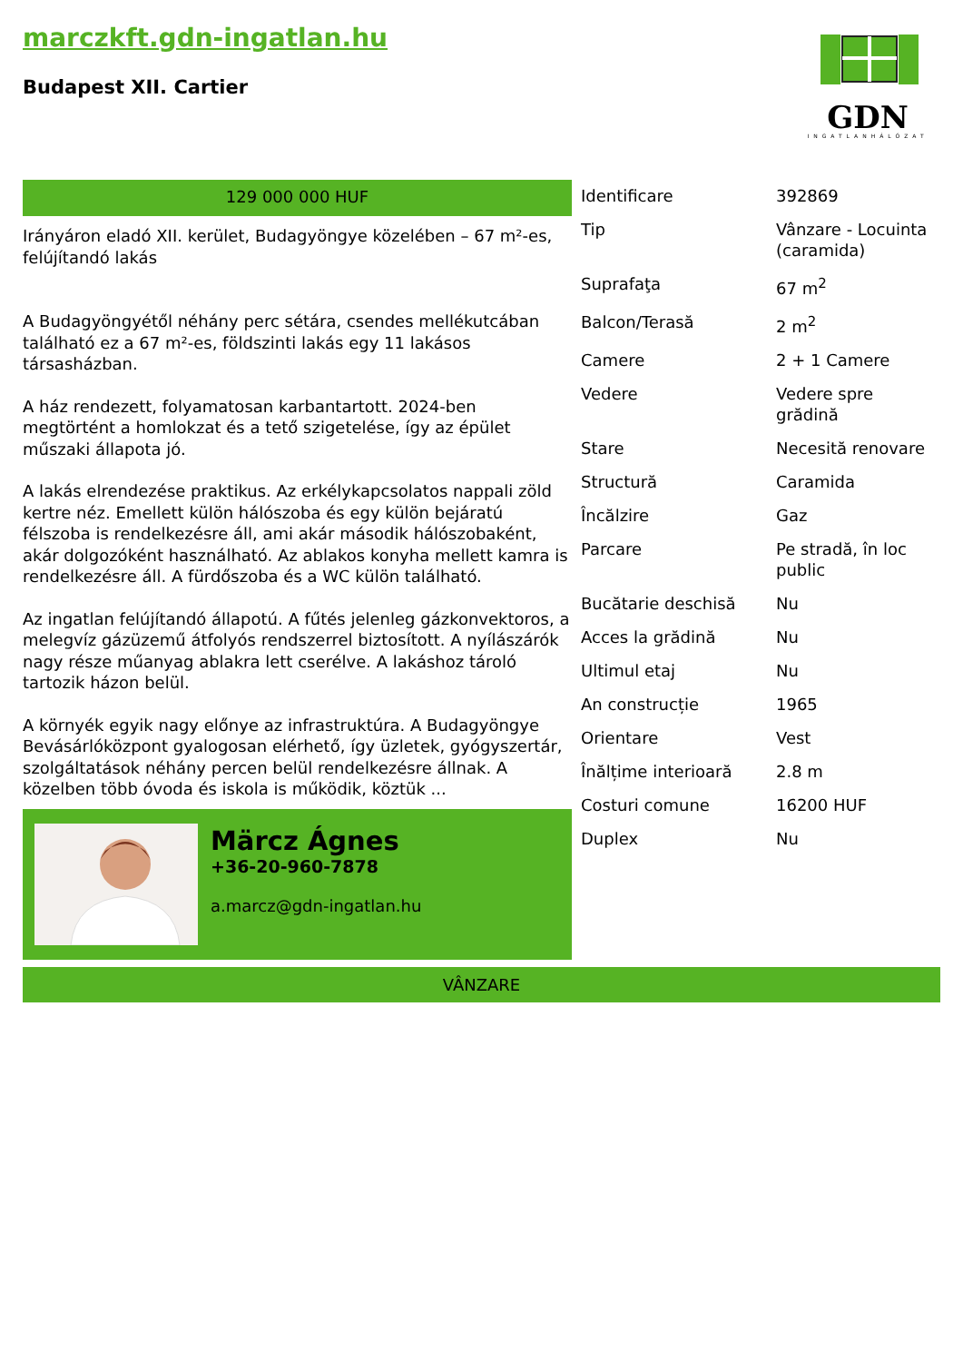marczkft.gdn-ingatlan.hu
Budapest XII. Cartier
GDN
INGATLANHÁLÓZAT
129 000 000 HUF
Irányáron eladó XII. kerület, Budagyöngye közelében – 67 m²-es, felújítandó lakás
A Budagyöngyétől néhány perc sétára, csendes mellékutcában található ez a 67 m²-es, földszinti lakás egy 11 lakásos társasházban.
A ház rendezett, folyamatosan karbantartott. 2024-ben megtörtént a homlokzat és a tető szigetelése, így az épület műszaki állapota jó.
A lakás elrendezése praktikus. Az erkélykapcsolatos nappali zöld kertre néz. Emellett külön hálószoba és egy külön bejáratú félszoba is rendelkezésre áll, ami akár második hálószobaként, akár dolgozóként használható. Az ablakos konyha mellett kamra is rendelkezésre áll. A fürdőszoba és a WC külön található.
Az ingatlan felújítandó állapotú. A fűtés jelenleg gázkonvektoros, a melegvíz gázüzemű átfolyós rendszerrel biztosított. A nyílászárók nagy része műanyag ablakra lett cserélve. A lakáshoz tároló tartozik házon belül.
A környék egyik nagy előnye az infrastruktúra. A Budagyöngye Bevásárlóközpont gyalogosan elérhető, így üzletek, gyógyszertár, szolgáltatások néhány percen belül rendelkezésre állnak. A közelben több óvoda és iskola is működik, köztük ...
Märcz Ágnes
+36-20-960-7878
a.marcz@gdn-ingatlan.hu
| Identificare | 392869 |
| Tip | Vânzare - Locuinta (caramida) |
| Suprafaţa | 67 m<sup>2</sup> |
| Balcon/Terasă | 2 m<sup>2</sup> |
| Camere | 2 + 1 Camere |
| Vedere | Vedere spre grădină |
| Stare | Necesită renovare |
| Structură | Caramida |
| Încălzire | Gaz |
| Parcare | Pe stradă, în loc public |
| Bucătarie deschisă | Nu |
| Acces la grădină | Nu |
| Ultimul etaj | Nu |
| An construcție | 1965 |
| Orientare | Vest |
| Înălțime interioară | 2.8 m |
| Costuri comune | 16200 HUF |
| Duplex | Nu |
VÂNZARE